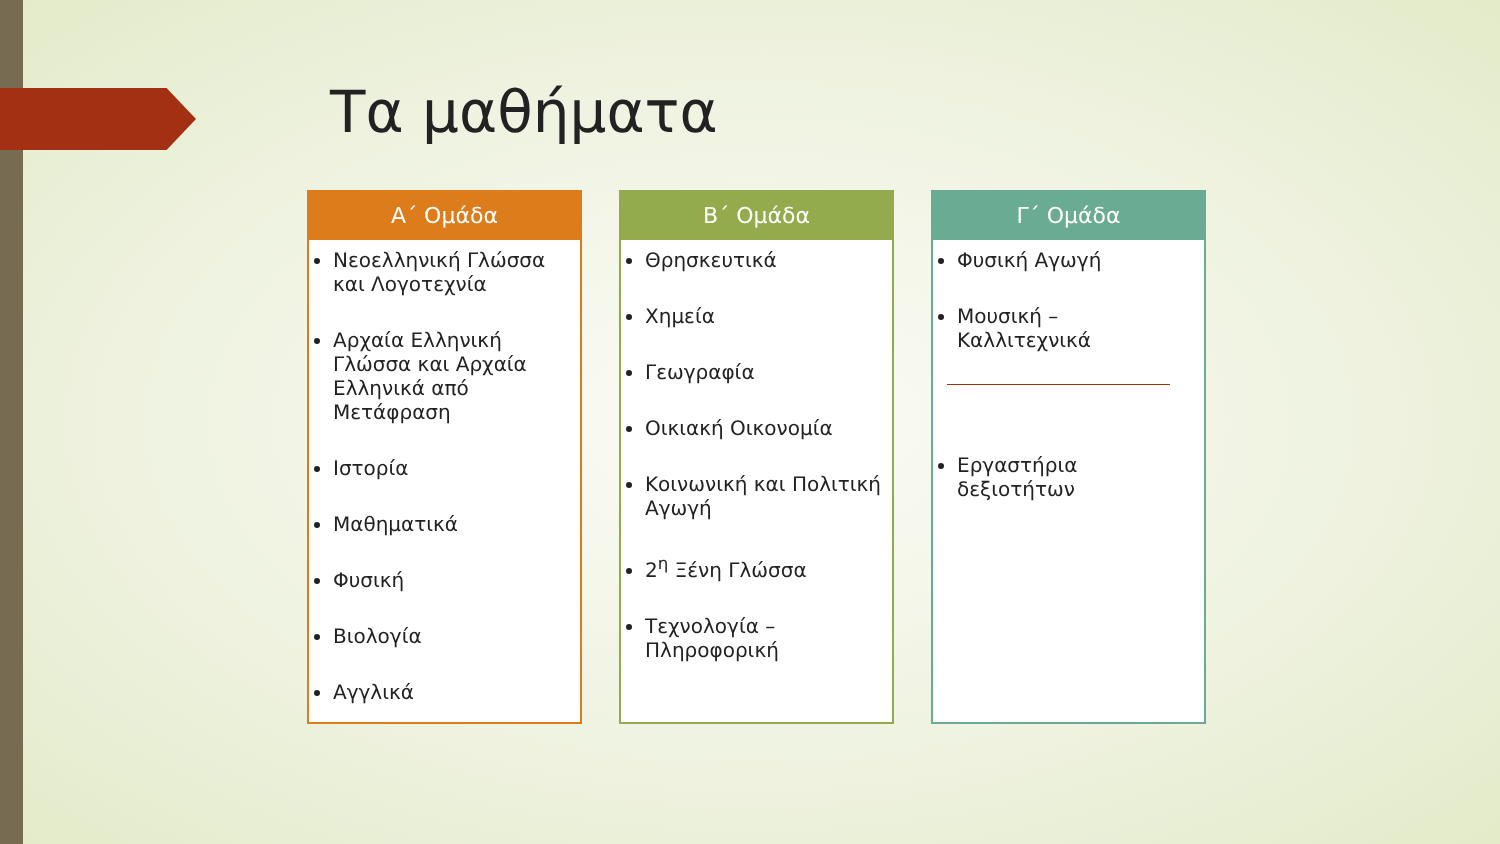Τα μαθήματα
Α΄ Ομάδα
Νεοελληνική Γλώσσα και Λογοτεχνία
Αρχαία Ελληνική Γλώσσα και Αρχαία Ελληνικά από Μετάφραση
Ιστορία
Μαθηματικά
Φυσική
Βιολογία
Αγγλικά
Β΄ Ομάδα
Θρησκευτικά
Χημεία
Γεωγραφία
Οικιακή Οικονομία
Κοινωνική και Πολιτική Αγωγή
2<sup>η</sup> Ξένη Γλώσσα
Τεχνολογία – Πληροφορική
Γ΄ Ομάδα
Φυσική Αγωγή
Μουσική – Καλλιτεχνικά
Εργαστήρια δεξιοτήτων